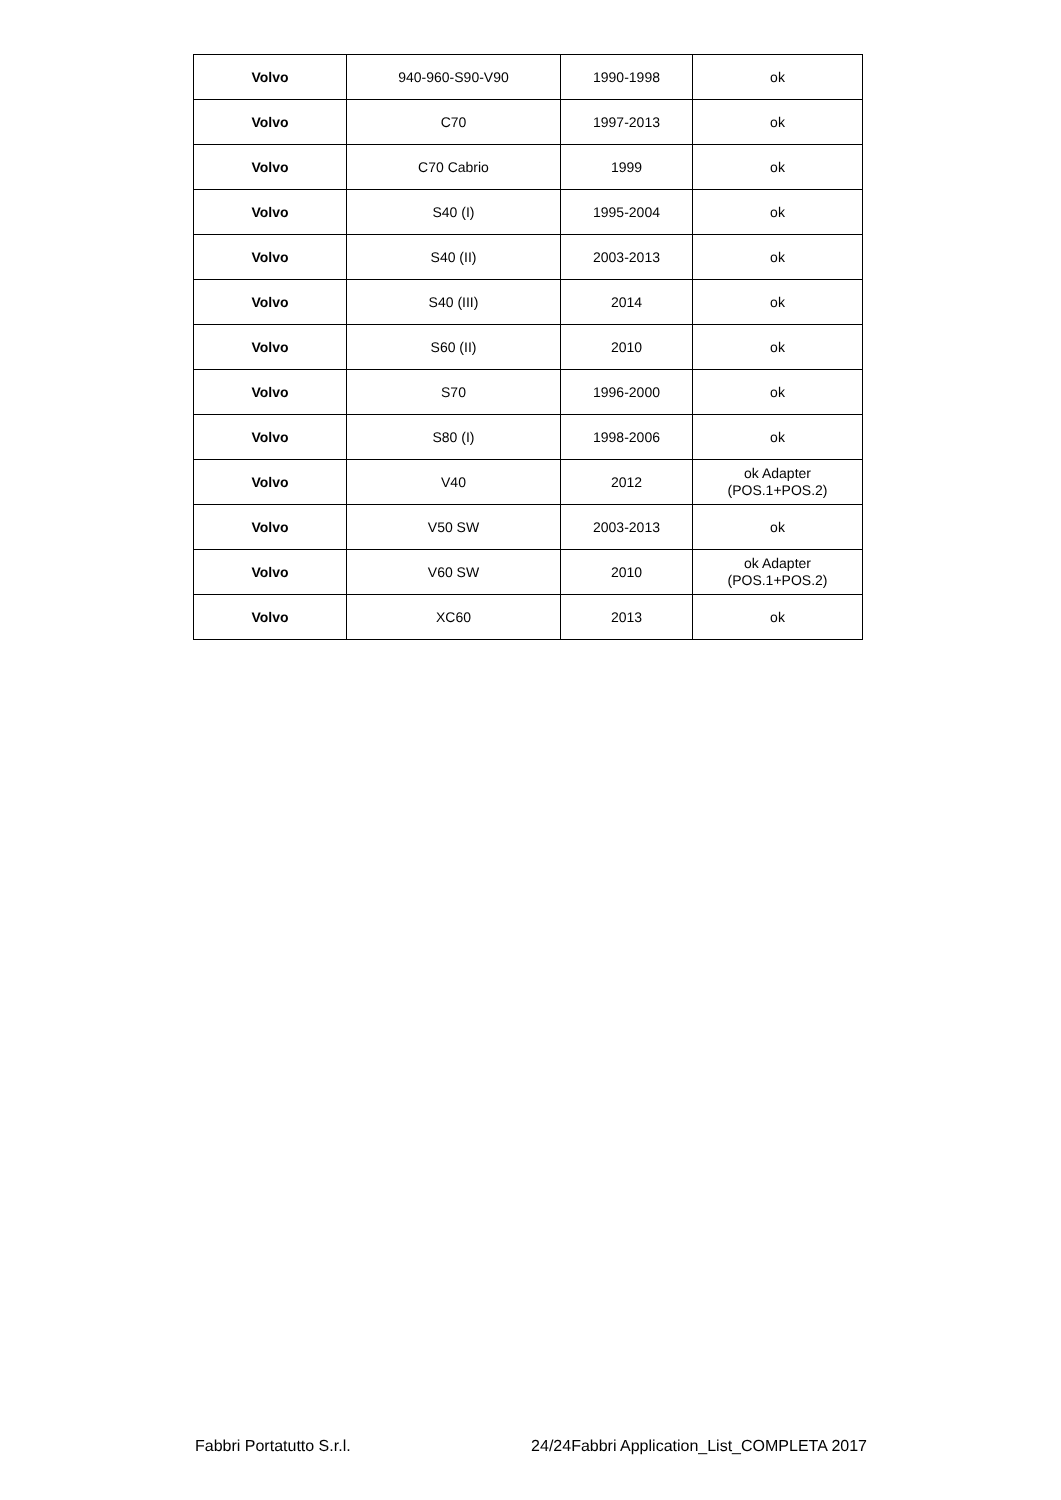| Volvo | 940-960-S90-V90 | 1990-1998 | ok |
| Volvo | C70 | 1997-2013 | ok |
| Volvo | C70 Cabrio | 1999 | ok |
| Volvo | S40 (I) | 1995-2004 | ok |
| Volvo | S40 (II) | 2003-2013 | ok |
| Volvo | S40 (III) | 2014 | ok |
| Volvo | S60 (II) | 2010 | ok |
| Volvo | S70 | 1996-2000 | ok |
| Volvo | S80 (I) | 1998-2006 | ok |
| Volvo | V40 | 2012 | ok Adapter (POS.1+POS.2) |
| Volvo | V50 SW | 2003-2013 | ok |
| Volvo | V60 SW | 2010 | ok Adapter (POS.1+POS.2) |
| Volvo | XC60 | 2013 | ok |
Fabbri Portatutto S.r.l. 24/24Fabbri Application_List_COMPLETA 2017